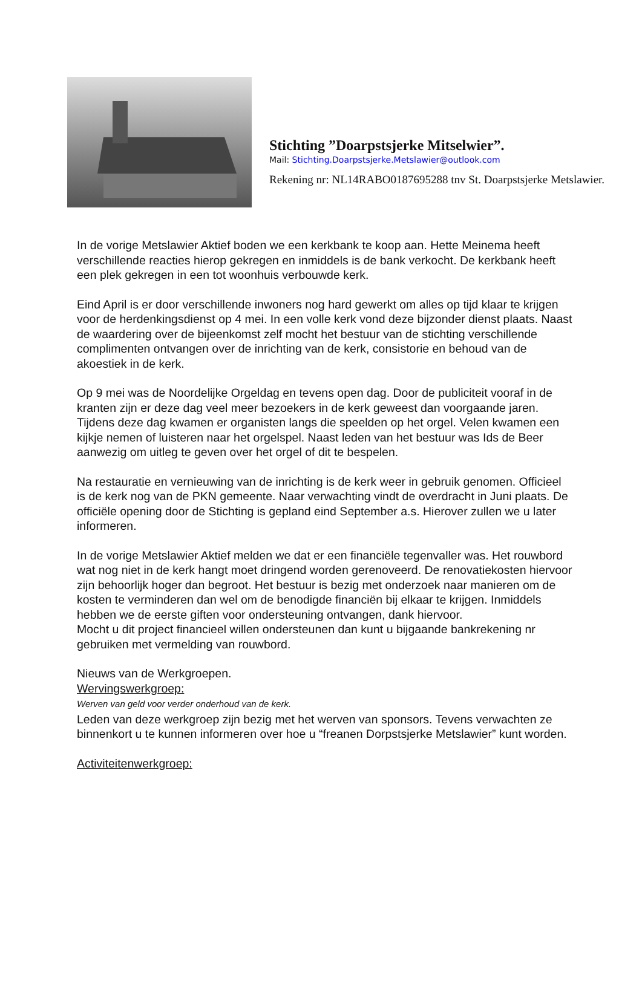Stichting ”Doarpstsjerke Mitselwier”.
Mail: Stichting.Doarpstsjerke.Metslawier@outlook.com
Rekening nr: NL14RABO0187695288 tnv St. Doarpstsjerke Metslawier.
In de vorige Metslawier Aktief boden we een kerkbank te koop aan. Hette Meinema heeft verschillende reacties hierop gekregen en inmiddels is de bank verkocht. De kerkbank heeft een plek gekregen in een tot woonhuis verbouwde kerk.
Eind April is er door verschillende inwoners nog hard gewerkt om alles op tijd klaar te krijgen voor de herdenkingsdienst op 4 mei. In een volle kerk vond deze bijzonder dienst plaats. Naast de waardering over de bijeenkomst zelf mocht het bestuur van de stichting verschillende complimenten ontvangen over de inrichting van de kerk, consistorie en behoud van de akoestiek in de kerk.
Op 9 mei was de Noordelijke Orgeldag en tevens open dag. Door de publiciteit vooraf in de kranten zijn er deze dag veel meer bezoekers in de kerk geweest dan voorgaande jaren. Tijdens deze dag kwamen er organisten langs die speelden op het orgel. Velen kwamen een kijkje nemen of luisteren naar het orgelspel. Naast leden van het bestuur was Ids de Beer aanwezig om uitleg te geven over het orgel of dit te bespelen.
Na restauratie en vernieuwing van de inrichting is de kerk weer in gebruik genomen. Officieel is de kerk nog van de PKN gemeente. Naar verwachting vindt de overdracht in Juni plaats. De officiële opening door de Stichting is gepland eind September a.s. Hierover zullen we u later informeren.
In de vorige Metslawier Aktief melden we dat er een financiële tegenvaller was. Het rouwbord wat nog niet in de kerk hangt moet dringend worden gerenoveerd. De renovatiekosten hiervoor zijn behoorlijk hoger dan begroot. Het bestuur is bezig met onderzoek naar manieren om de kosten te verminderen dan wel om de benodigde financiën bij elkaar te krijgen. Inmiddels hebben we de eerste giften voor ondersteuning ontvangen, dank hiervoor.
Mocht u dit project financieel willen ondersteunen dan kunt u bijgaande bankrekening nr gebruiken met vermelding van rouwbord.
Nieuws van de Werkgroepen.
Wervingswerkgroep:
Werven van geld voor verder onderhoud van de kerk.
Leden van deze werkgroep zijn bezig met het werven van sponsors. Tevens verwachten ze binnenkort u te kunnen informeren over hoe u “freanen Dorpstsjerke Metslawier” kunt worden.
Activiteitenwerkgroep: